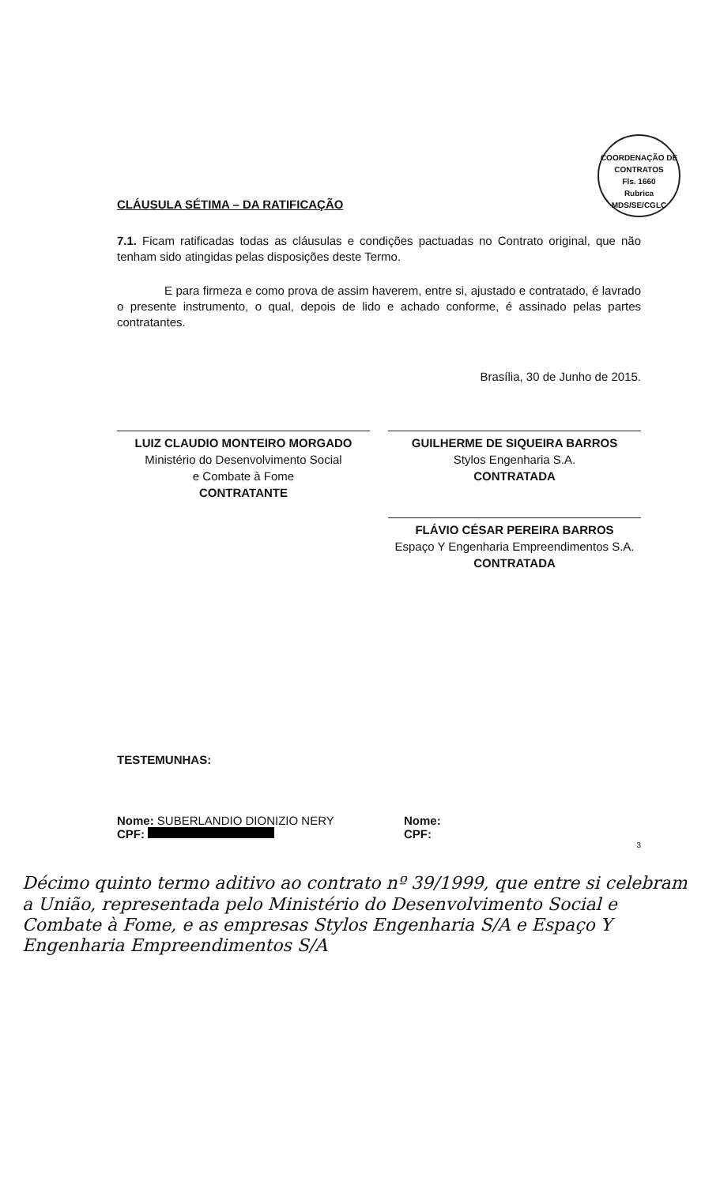COORDENAÇÃO DE CONTRATOS
Fls. 1660
Rubrica
MDS/SE/CGLC
CLÁUSULA SÉTIMA – DA RATIFICAÇÃO
7.1. Ficam ratificadas todas as cláusulas e condições pactuadas no Contrato original, que não tenham sido atingidas pelas disposições deste Termo.
E para firmeza e como prova de assim haverem, entre si, ajustado e contratado, é lavrado o presente instrumento, o qual, depois de lido e achado conforme, é assinado pelas partes contratantes.
Brasília, 30 de Junho de 2015.
LUIZ CLAUDIO MONTEIRO MORGADO
Ministério do Desenvolvimento Social
e Combate à Fome
CONTRATANTE
GUILHERME DE SIQUEIRA BARROS
Stylos Engenharia S.A.
CONTRATADA
FLÁVIO CÉSAR PEREIRA BARROS
Espaço Y Engenharia Empreendimentos S.A.
CONTRATADA
TESTEMUNHAS:
Nome: SUBERLANDIO DIONIZIO NERY
CPF:
Nome:
CPF:
3
Décimo quinto termo aditivo ao contrato nº 39/1999, que entre si celebram a União, representada pelo Ministério do Desenvolvimento Social e Combate à Fome, e as empresas Stylos Engenharia S/A e Espaço Y Engenharia Empreendimentos S/A